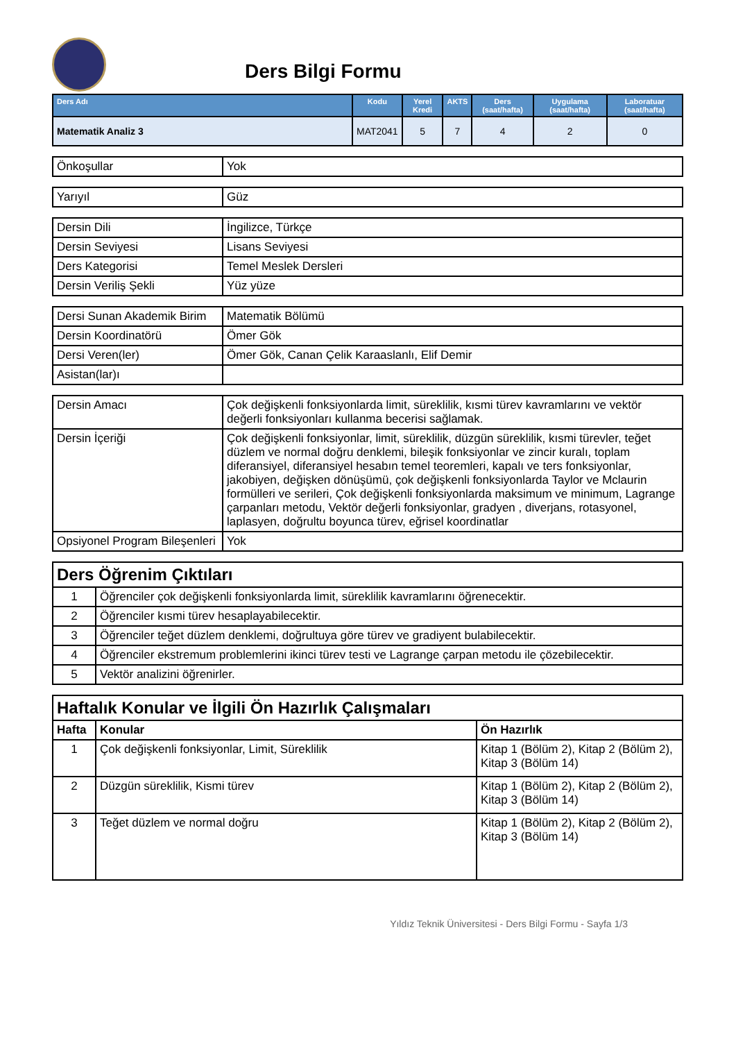Ders Bilgi Formu
| Ders Adı | Kodu | Yerel Kredi | AKTS | Ders (saat/hafta) | Uygulama (saat/hafta) | Laboratuar (saat/hafta) |
| --- | --- | --- | --- | --- | --- | --- |
| Matematik Analiz 3 | MAT2041 | 5 | 7 | 4 | 2 | 0 |
| Önkoşullar | Yok |
| Yarıyıl | Güz |
| Dersin Dili | İngilizce, Türkçe |
| Dersin Seviyesi | Lisans Seviyesi |
| Ders Kategorisi | Temel Meslek Dersleri |
| Dersin Veriliş Şekli | Yüz yüze |
| Dersi Sunan Akademik Birim | Matematik Bölümü |
| Dersin Koordinatörü | Ömer Gök |
| Dersi Veren(ler) | Ömer Gök, Canan Çelik Karaaslanlı, Elif Demir |
| Asistan(lar)ı | |
| Dersin Amacı | Çok değişkenli fonksiyonlarda limit, süreklilik, kısmi türev kavramlarını ve vektör değerli fonksiyonları kullanma becerisi sağlamak. |
| Dersin İçeriği | Çok değişkenli fonksiyonlar, limit, süreklilik, düzgün süreklilik, kısmi türevler, teğet düzlem ve normal doğru denklemi, bileşik fonksiyonlar ve zincir kuralı, toplam diferansiyel, diferansiyel hesabın temel teoremleri, kapalı ve ters fonksiyonlar, jakobiyen, değişken dönüşümü, çok değişkenli fonksiyonlarda Taylor ve Mclaurin formülleri ve serileri, Çok değişkenli fonksiyonlarda maksimum ve minimum, Lagrange çarpanları metodu, Vektör değerli fonksiyonlar, gradyen , diverjans, rotasyonel, laplasyen, doğrultu boyunca türev, eğrisel koordinatlar |
| Opsiyonel Program Bileşenleri | Yok |
| Ders Öğrenim Çıktıları | |
| 1 | Öğrenciler çok değişkenli fonksiyonlarda limit, süreklilik kavramlarını öğrenecektir. |
| 2 | Öğrenciler kısmi türev hesaplayabilecektir. |
| 3 | Öğrenciler teğet düzlem denklemi, doğrultuya göre türev ve gradiyent bulabilecektir. |
| 4 | Öğrenciler ekstremum problemlerini ikinci türev testi ve Lagrange çarpan metodu ile çözebilecektir. |
| 5 | Vektör analizini öğrenirler. |
| Haftalık Konular ve İlgili Ön Hazırlık Çalışmaları | | |
| Hafta | Konular | Ön Hazırlık |
| 1 | Çok değişkenli fonksiyonlar, Limit, Süreklilik | Kitap 1 (Bölüm 2), Kitap 2 (Bölüm 2), Kitap 3 (Bölüm 14) |
| 2 | Düzgün süreklilik, Kismi türev | Kitap 1 (Bölüm 2), Kitap 2 (Bölüm 2), Kitap 3 (Bölüm 14) |
| 3 | Teğet düzlem ve normal doğru | Kitap 1 (Bölüm 2), Kitap 2 (Bölüm 2), Kitap 3 (Bölüm 14) |
Yıldız Teknik Üniversitesi - Ders Bilgi Formu - Sayfa 1/3